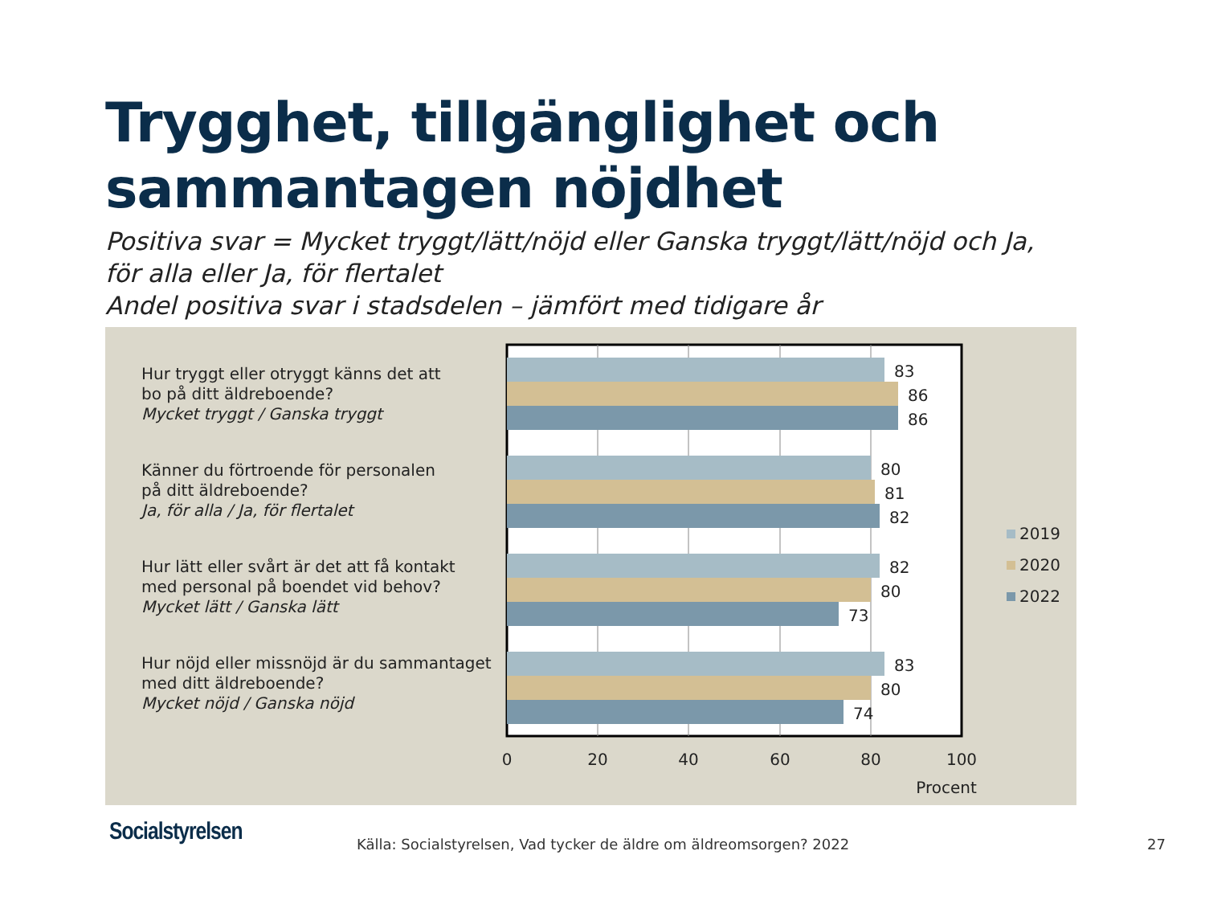Trygghet, tillgänglighet och
sammantagen nöjdhet
Positiva svar = Mycket tryggt/lätt/nöjd eller Ganska tryggt/lätt/nöjd och Ja,
för alla eller Ja, för flertalet
Andel positiva svar i stadsdelen – jämfört med tidigare år
Hur tryggt eller otryggt känns det att
bo på ditt äldreboende?
Mycket tryggt / Ganska tryggt
Känner du förtroende för personalen
på ditt äldreboende?
Ja, för alla / Ja, för flertalet
Hur lätt eller svårt är det att få kontakt
med personal på boendet vid behov?
Mycket lätt / Ganska lätt
Hur nöjd eller missnöjd är du sammantaget
med ditt äldreboende?
Mycket nöjd / Ganska nöjd
83
86
86
80
81
82
82
80
73
83
80
74
0
20
40
60
80
100
Procent
2019
2020
2022
Socialstyrelsen
Källa: Socialstyrelsen, Vad tycker de äldre om äldreomsorgen? 2022
27